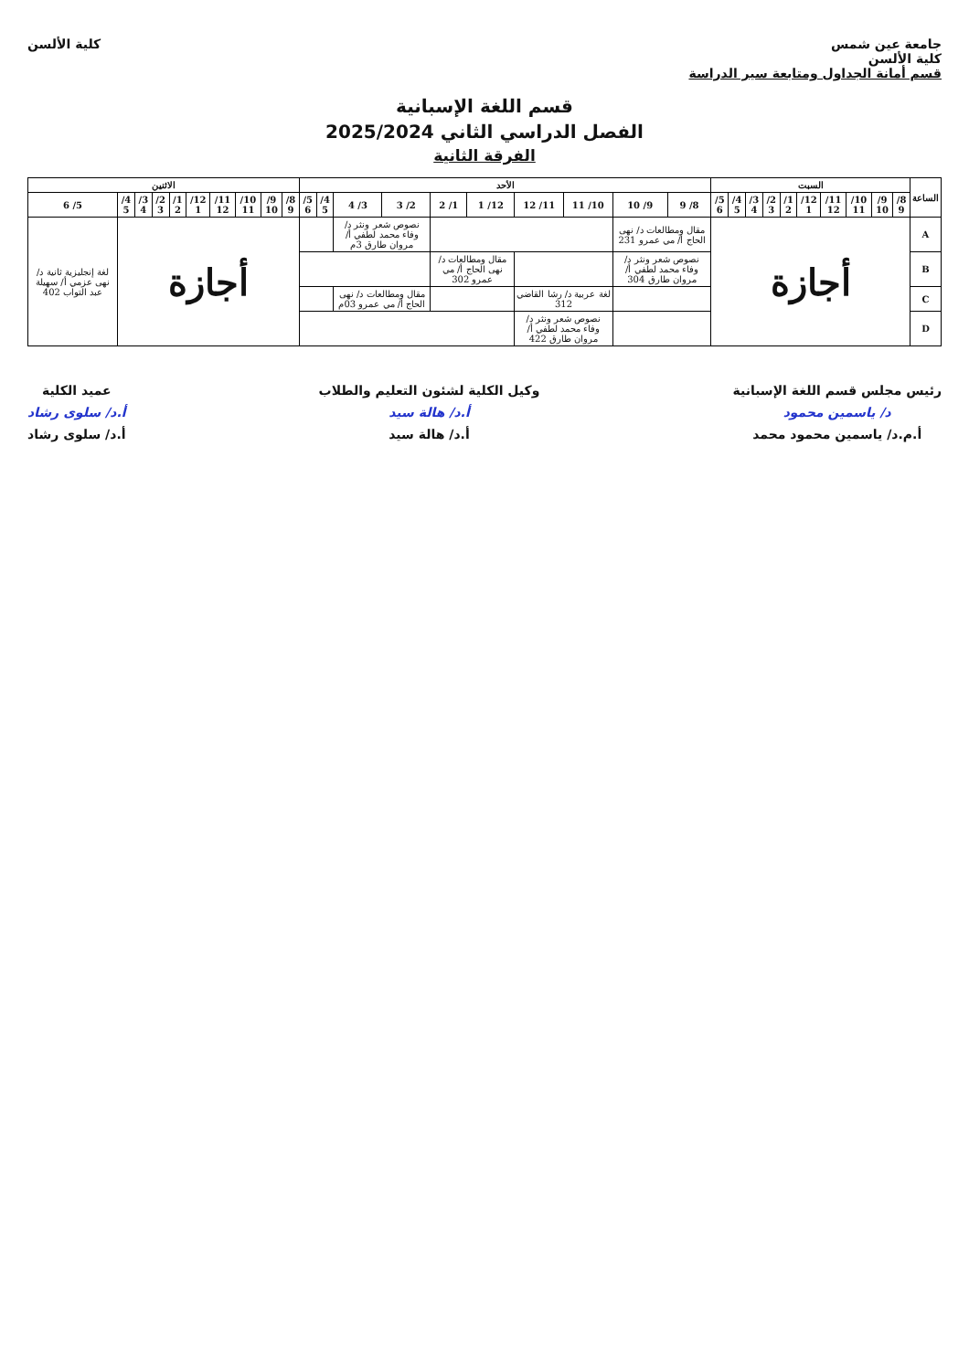جامعة عين شمس
كلية الألسن
قسم أمانة الجداول ومتابعة سير الدراسة
كلية الألسن
قسم اللغة الإسبانية
الفصل الدراسي الثاني 2025/2024
الفرقة الثانية
| الساعة | السبت | | | | | | | | | | الأحد | | | | | | | | | | الاثنين | | | | | | | | | |
| --- | --- | --- | --- | --- | --- | --- | --- | --- | --- | --- | --- | --- | --- | --- | --- | --- | --- | --- | --- | --- | --- | --- | --- | --- | --- | --- | --- | --- | --- | --- |
| | 8/ 9 | 9/ 10 | 10/ 11 | 11/ 12 | 12/ 1 | 1/ 2 | 2/ 3 | 3/ 4 | 4/ 5 | 5/ 6 | 8/ 9 | 9/ 10 | 10/ 11 | 11/ 12 | 12/ 1 | 1/ 2 | 2/ 3 | 3/ 4 | 4/ 5 | 5/ 6 | 8/ 9 | 9/ 10 | 10/ 11 | 11/ 12 | 12/ 1 | 1/ 2 | 2/ 3 | 3/ 4 | 4/ 5 | 5/ 6 |
| A | أجازة | | | | | | | | | | مقال ومطالعات د/ نهى الحاج أ/ مي عمرو 231 | | | | | | نصوص شعر ونثر د/ وفاء محمد لطفي أ/ مروان طارق 3م | | | | أجازة | | | | | | | | | لغة إنجليزية ثانية د/ نهى عزمي أ/ سهيلة عبد التواب 402 |
| B | | | | | | | | | | | نصوص شعر ونثر د/ وفاء محمد لطفي أ/ مروان طارق 304 | | | | مقال ومطالعات د/ نهى الحاج أ/ مي عمرو 302 | | | | | | | | | | | | | | | |
| C | | | | | | | | | | | | | لغة عربية د/ رشا القاضي 312 | | | | مقال ومطالعات د/ نهى الحاج أ/ مي عمرو 03م | | | | | | | | | | | | | |
| D | | | | | | | | | | | | | نصوص شعر ونثر د/ وفاء محمد لطفي أ/ مروان طارق 422 | | | | | | | | | | | | | | | | | |
رئيس مجلس قسم اللغة الإسبانية
د/ ياسمين محمود
أ.م.د/ ياسمين محمود محمد
وكيل الكلية لشئون التعليم والطلاب
أ.د/ هالة سيد
أ.د/ هالة سيد
عميد الكلية
أ.د/ سلوى رشاد
أ.د/ سلوى رشاد